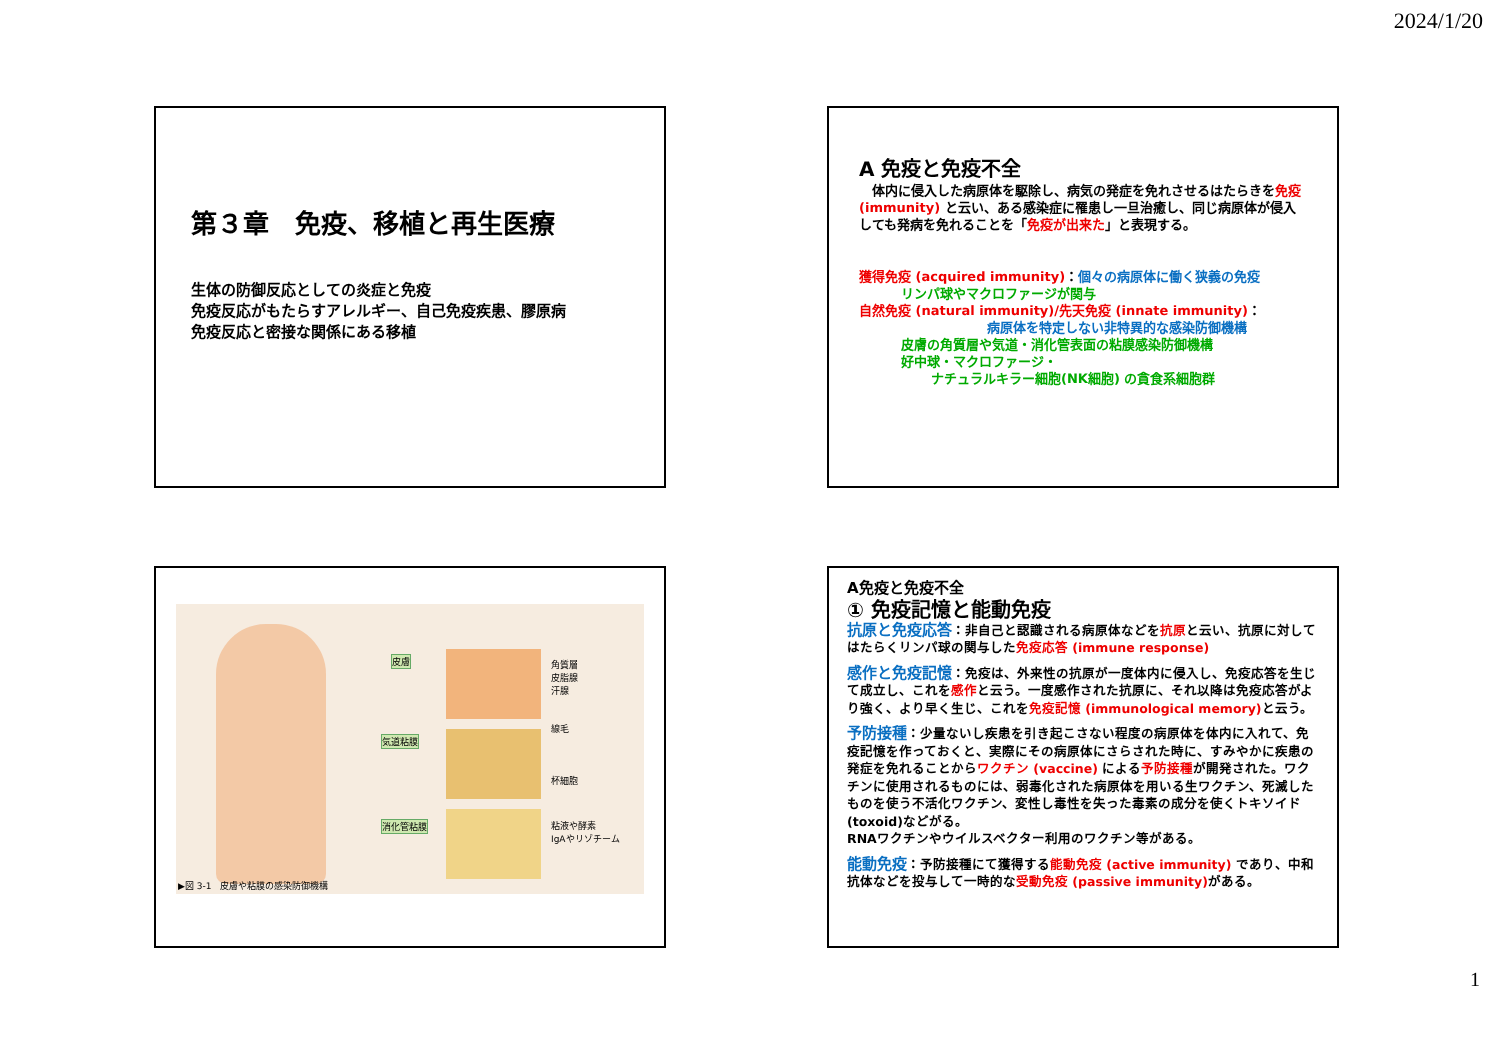2024/1/20
第３章　免疫、移植と再生医療
生体の防御反応としての炎症と免疫
免疫反応がもたらすアレルギー、自己免疫疾患、膠原病
免疫反応と密接な関係にある移植
A 免疫と免疫不全
　体内に侵入した病原体を駆除し、病気の発症を免れさせるはたらきを免疫 (immunity) と云い、ある感染症に罹患し一旦治癒し、同じ病原体が侵入しても発病を免れることを「免疫が出来た」と表現する。
獲得免疫 (acquired immunity)：個々の病原体に働く狭義の免疫
リンパ球やマクロファージが関与
自然免疫 (natural immunity)/先天免疫 (innate immunity)：
病原体を特定しない非特異的な感染防御機構
皮膚の角質層や気道・消化管表面の粘膜感染防御機構
好中球・マクロファージ・
ナチュラルキラー細胞(NK細胞) の貪食系細胞群
皮膚
気道粘膜
消化管粘膜
角質層
皮脂腺
汗腺
線毛
杯細胞
粘液や酵素
IgAやリゾチーム
▶図 3-1　皮膚や粘膜の感染防御機構
A免疫と免疫不全
① 免疫記憶と能動免疫
抗原と免疫応答：非自己と認識される病原体などを抗原と云い、抗原に対してはたらくリンパ球の関与した免疫応答 (immune response)
感作と免疫記憶：免疫は、外来性の抗原が一度体内に侵入し、免疫応答を生じて成立し、これを感作と云う。一度感作された抗原に、それ以降は免疫応答がより強く、より早く生じ、これを免疫記憶 (immunological memory) と云う。
予防接種：少量ないし疾患を引き起こさない程度の病原体を体内に入れて、免疫記憶を作っておくと、実際にその病原体にさらされた時に、すみやかに疾患の発症を免れることからワクチン (vaccine) による予防接種が開発された。ワクチンに使用されるものには、弱毒化された病原体を用いる生ワクチン、死滅したものを使う不活化ワクチン、変性し毒性を失った毒素の成分を使くトキソイド (toxoid)などがる。
RNAワクチンやウイルスベクター利用のワクチン等がある。
能動免疫：予防接種にて獲得する能動免疫 (active immunity) であり、中和抗体などを投与して一時的な受動免疫 (passive immunity) がある。
1